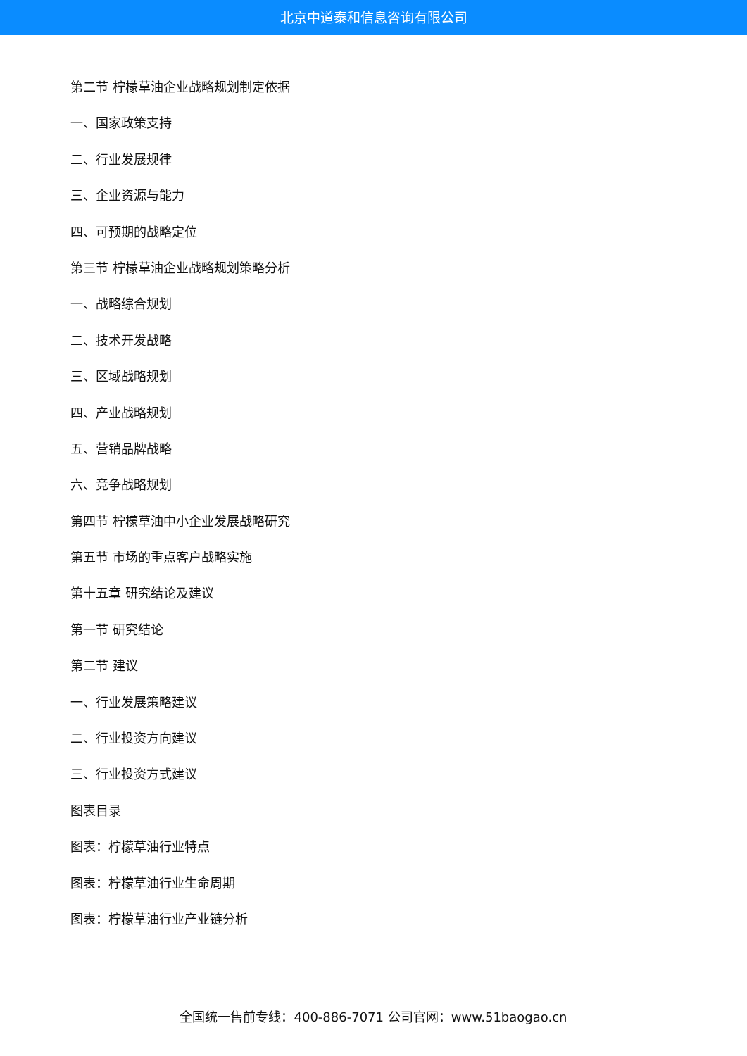北京中道泰和信息咨询有限公司
第二节 柠檬草油企业战略规划制定依据
一、国家政策支持
二、行业发展规律
三、企业资源与能力
四、可预期的战略定位
第三节 柠檬草油企业战略规划策略分析
一、战略综合规划
二、技术开发战略
三、区域战略规划
四、产业战略规划
五、营销品牌战略
六、竞争战略规划
第四节 柠檬草油中小企业发展战略研究
第五节 市场的重点客户战略实施
第十五章 研究结论及建议
第一节 研究结论
第二节 建议
一、行业发展策略建议
二、行业投资方向建议
三、行业投资方式建议
图表目录
图表：柠檬草油行业特点
图表：柠檬草油行业生命周期
图表：柠檬草油行业产业链分析
全国统一售前专线：400-886-7071 公司官网：www.51baogao.cn